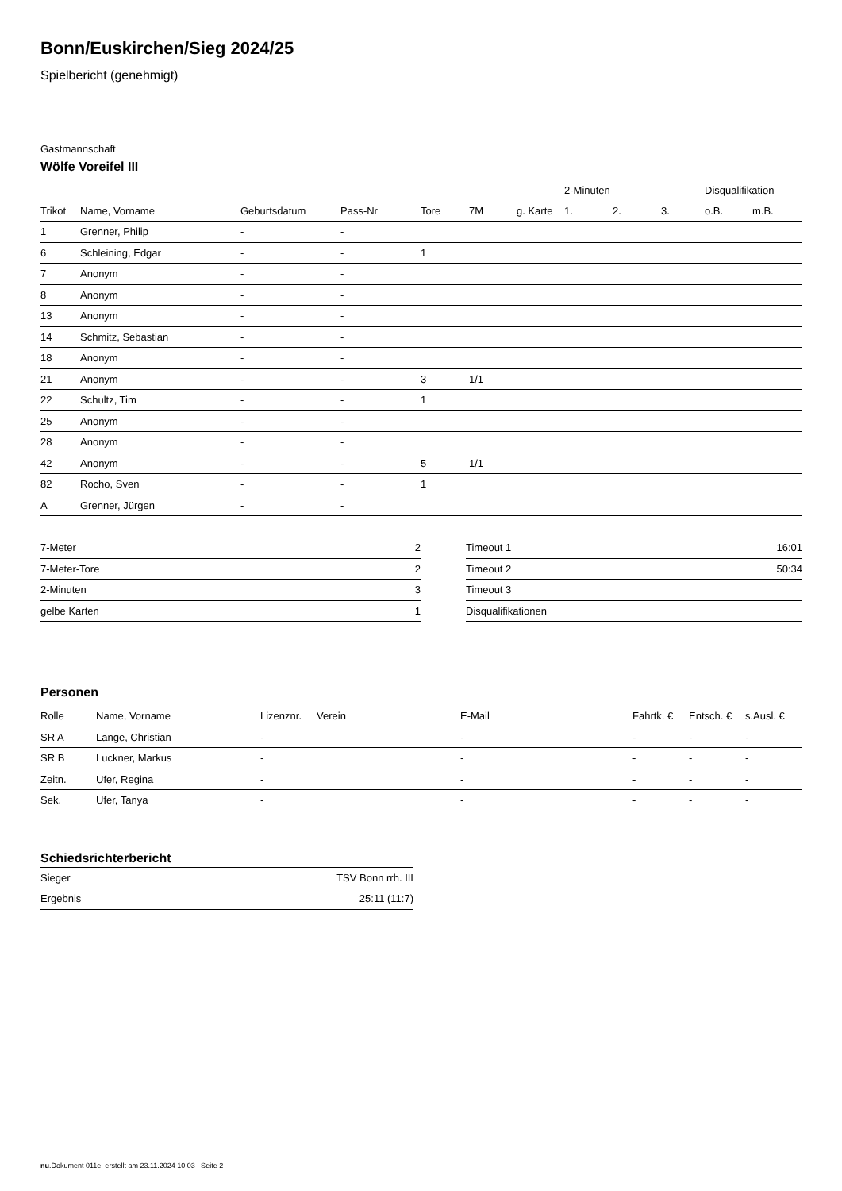Bonn/Euskirchen/Sieg 2024/25
Spielbericht (genehmigt)
Gastmannschaft
Wölfe Voreifel III
| | | | | | | | 2-Minuten | | | Disqualifikation | |
| --- | --- | --- | --- | --- | --- | --- | --- | --- | --- | --- | --- |
| Trikot | Name, Vorname | Geburtsdatum | Pass-Nr | Tore | 7M | g. Karte | 1. | 2. | 3. | o.B. | m.B. |
| 1 | Grenner, Philip | - | - | | | | | | | | |
| 6 | Schleining, Edgar | - | - | 1 | | | | | | | |
| 7 | Anonym | - | - | | | | | | | | |
| 8 | Anonym | - | - | | | | | | | | |
| 13 | Anonym | - | - | | | | | | | | |
| 14 | Schmitz, Sebastian | - | - | | | | | | | | |
| 18 | Anonym | - | - | | | | | | | | |
| 21 | Anonym | - | - | 3 | 1/1 | | | | | | |
| 22 | Schultz, Tim | - | - | 1 | | | | | | | |
| 25 | Anonym | - | - | | | | | | | | |
| 28 | Anonym | - | - | | | | | | | | |
| 42 | Anonym | - | - | 5 | 1/1 | | | | | | |
| 82 | Rocho, Sven | - | - | 1 | | | | | | | |
| A | Grenner, Jürgen | - | - | | | | | | | | |
| 7-Meter | 2 |
| 7-Meter-Tore | 2 |
| 2-Minuten | 3 |
| gelbe Karten | 1 |
| Timeout 1 | 16:01 |
| Timeout 2 | 50:34 |
| Timeout 3 | |
| Disqualifikationen | |
Personen
| Rolle | Name, Vorname | Lizenznr. | Verein | E-Mail | Fahrtk. € | Entsch. € | s.Ausl. € |
| --- | --- | --- | --- | --- | --- | --- | --- |
| SR A | Lange, Christian | - | | - | - | - | - |
| SR B | Luckner, Markus | - | | - | - | - | - |
| Zeitn. | Ufer, Regina | - | | - | - | - | - |
| Sek. | Ufer, Tanya | - | | - | - | - | - |
Schiedsrichterbericht
| Sieger | TSV Bonn rrh. III |
| Ergebnis | 25:11 (11:7) |
nu.Dokument 011e, erstellt am 23.11.2024 10:03 | Seite 2